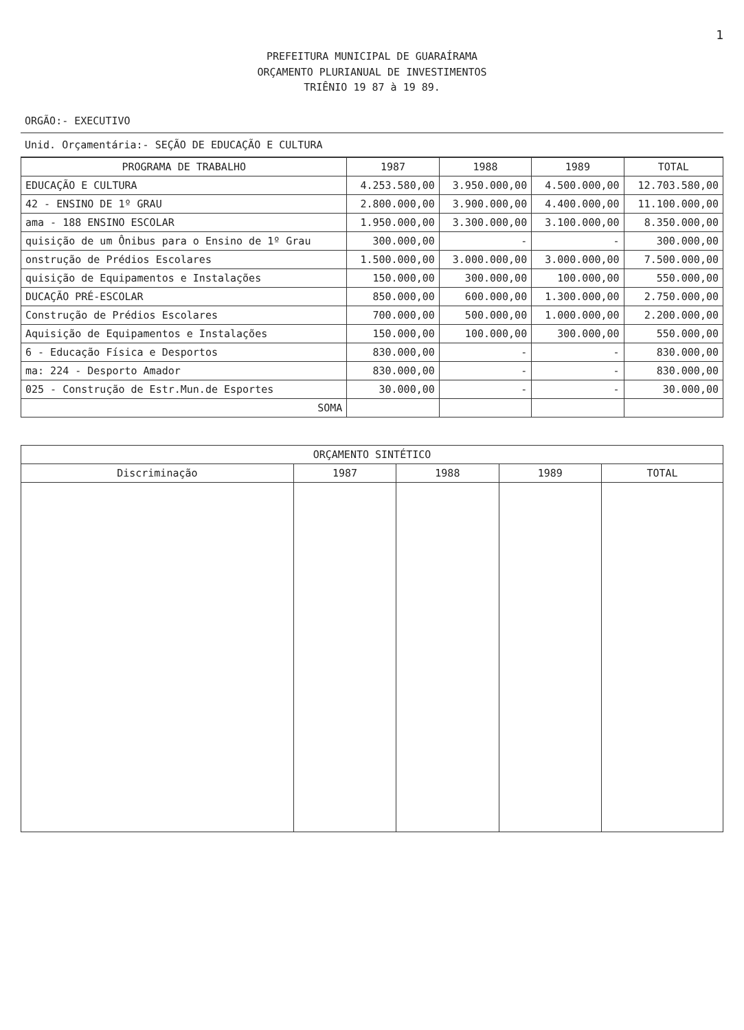1
PREFEITURA MUNICIPAL DE GUARAÍRAMA
ORÇAMENTO PLURIANUAL DE INVESTIMENTOS
TRIÊNIO 19 87 à 19 89.
| ORGÃO:- EXECUTIVO |
| Unid. Orçamentária:- SEÇÃO DE EDUCAÇÃO E CULTURA |
| PROGRAMA DE TRABALHO | 1987 | 1988 | 1989 | TOTAL |
| --- | --- | --- | --- | --- |
| EDUCAÇÃO E CULTURA | 4.253.580,00 | 3.950.000,00 | 4.500.000,00 | 12.703.580,00 |
| 42 - ENSINO DE 1º GRAU | 2.800.000,00 | 3.900.000,00 | 4.400.000,00 | 11.100.000,00 |
| ama - 188 ENSINO ESCOLAR | 1.950.000,00 | 3.300.000,00 | 3.100.000,00 | 8.350.000,00 |
| quisição de um Ônibus para o Ensino de 1º Grau | 300.000,00 | - | - | 300.000,00 |
| onstrução de Prédios Escolares | 1.500.000,00 | 3.000.000,00 | 3.000.000,00 | 7.500.000,00 |
| quisição de Equipamentos e Instalações | 150.000,00 | 300.000,00 | 100.000,00 | 550.000,00 |
| DUCAÇÃO PRÉ-ESCOLAR | 850.000,00 | 600.000,00 | 1.300.000,00 | 2.750.000,00 |
| Construção de Prédios Escolares | 700.000,00 | 500.000,00 | 1.000.000,00 | 2.200.000,00 |
| Aquisição de Equipamentos e Instalações | 150.000,00 | 100.000,00 | 300.000,00 | 550.000,00 |
| 6 - Educação Física e Desportos | 830.000,00 | - | - | 830.000,00 |
| ma: 224 - Desporto Amador | 830.000,00 | - | - | 830.000,00 |
| 025 - Construção de Estr.Mun.de Esportes | 30.000,00 | - | - | 30.000,00 |
| SOMA | | | | |
| ORÇAMENTO SINTÉTICO | | | | |
| --- | --- | --- | --- | --- |
| Discriminação | 1987 | 1988 | 1989 | TOTAL |